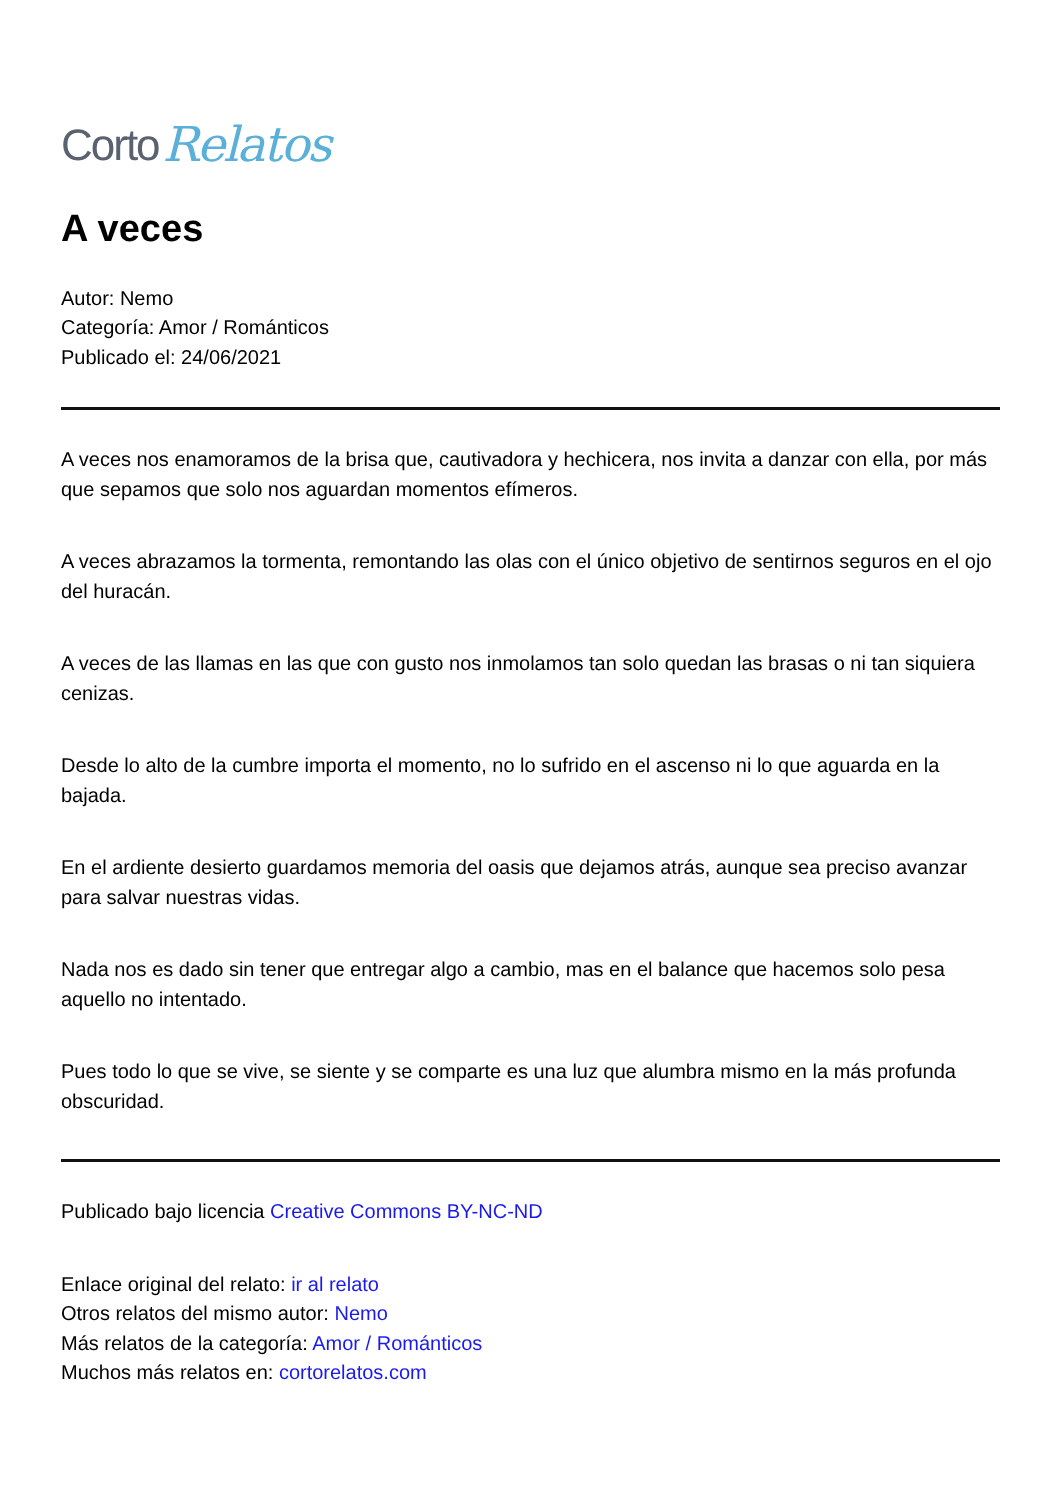Corto Relatos
A veces
Autor: Nemo
Categoría: Amor / Románticos
Publicado el: 24/06/2021
A veces nos enamoramos de la brisa que, cautivadora y hechicera, nos invita a danzar con ella, por más que sepamos que solo nos aguardan momentos efímeros.
A veces abrazamos la tormenta, remontando las olas con el único objetivo de sentirnos seguros en el ojo del huracán.
A veces de las llamas en las que con gusto nos inmolamos tan solo quedan las brasas o ni tan siquiera cenizas.
Desde lo alto de la cumbre importa el momento, no lo sufrido en el ascenso ni lo que aguarda en la bajada.
En el ardiente desierto guardamos memoria del oasis que dejamos atrás, aunque sea preciso avanzar para salvar nuestras vidas.
Nada nos es dado sin tener que entregar algo a cambio, mas en el balance que hacemos solo pesa aquello no intentado.
Pues todo lo que se vive, se siente y se comparte es una luz que alumbra mismo en la más profunda obscuridad.
Publicado bajo licencia Creative Commons BY-NC-ND
Enlace original del relato: ir al relato
Otros relatos del mismo autor: Nemo
Más relatos de la categoría: Amor / Románticos
Muchos más relatos en: cortorelatos.com